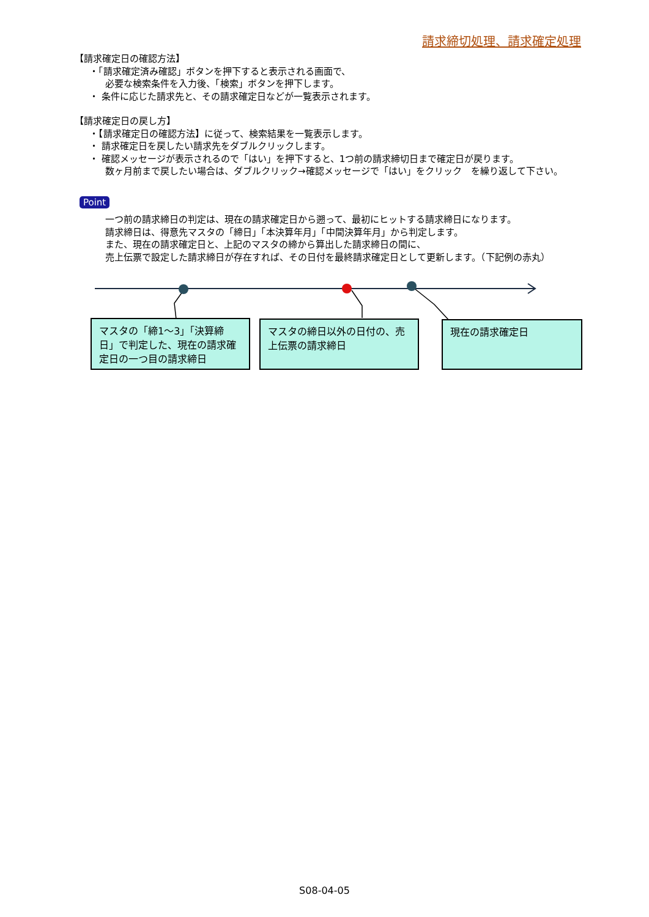請求締切処理、請求確定処理
【請求確定日の確認方法】
・「請求確定済み確認」ボタンを押下すると表示される画面で、
必要な検索条件を入力後、「検索」ボタンを押下します。
・ 条件に応じた請求先と、その請求確定日などが一覧表示されます。
【請求確定日の戻し方】
・【請求確定日の確認方法】に従って、検索結果を一覧表示します。
・ 請求確定日を戻したい請求先をダブルクリックします。
・ 確認メッセージが表示されるので「はい」を押下すると、1つ前の請求締切日まで確定日が戻ります。
数ヶ月前まで戻したい場合は、ダブルクリック→確認メッセージで「はい」をクリック　を繰り返して下さい。
Point
一つ前の請求締日の判定は、現在の請求確定日から遡って、最初にヒットする請求締日になります。
請求締日は、得意先マスタの「締日」「本決算年月」「中間決算年月」から判定します。
また、現在の請求確定日と、上記のマスタの締から算出した請求締日の間に、
売上伝票で設定した請求締日が存在すれば、その日付を最終請求確定日として更新します。（下記例の赤丸）
マスタの「締1～3」「決算締日」で判定した、現在の請求確定日の一つ目の請求締日
マスタの締日以外の日付の、売上伝票の請求締日
現在の請求確定日
S08-04-05